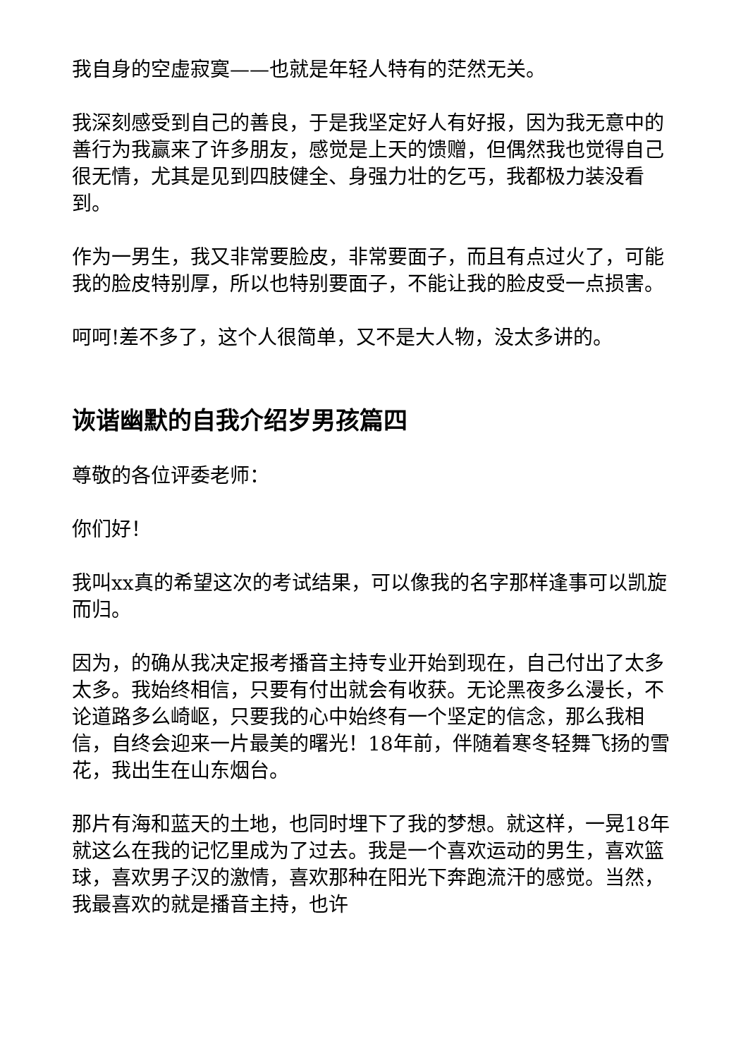我自身的空虚寂寞——也就是年轻人特有的茫然无关。
我深刻感受到自己的善良，于是我坚定好人有好报，因为我无意中的善行为我赢来了许多朋友，感觉是上天的馈赠，但偶然我也觉得自己很无情，尤其是见到四肢健全、身强力壮的乞丐，我都极力装没看到。
作为一男生，我又非常要脸皮，非常要面子，而且有点过火了，可能我的脸皮特别厚，所以也特别要面子，不能让我的脸皮受一点损害。
呵呵!差不多了，这个人很简单，又不是大人物，没太多讲的。
诙谐幽默的自我介绍岁男孩篇四
尊敬的各位评委老师：
你们好！
我叫xx真的希望这次的考试结果，可以像我的名字那样逢事可以凯旋而归。
因为，的确从我决定报考播音主持专业开始到现在，自己付出了太多太多。我始终相信，只要有付出就会有收获。无论黑夜多么漫长，不论道路多么崎岖，只要我的心中始终有一个坚定的信念，那么我相信，自终会迎来一片最美的曙光！18年前，伴随着寒冬轻舞飞扬的雪花，我出生在山东烟台。
那片有海和蓝天的土地，也同时埋下了我的梦想。就这样，一晃18年就这么在我的记忆里成为了过去。我是一个喜欢运动的男生，喜欢篮球，喜欢男子汉的激情，喜欢那种在阳光下奔跑流汗的感觉。当然，我最喜欢的就是播音主持，也许